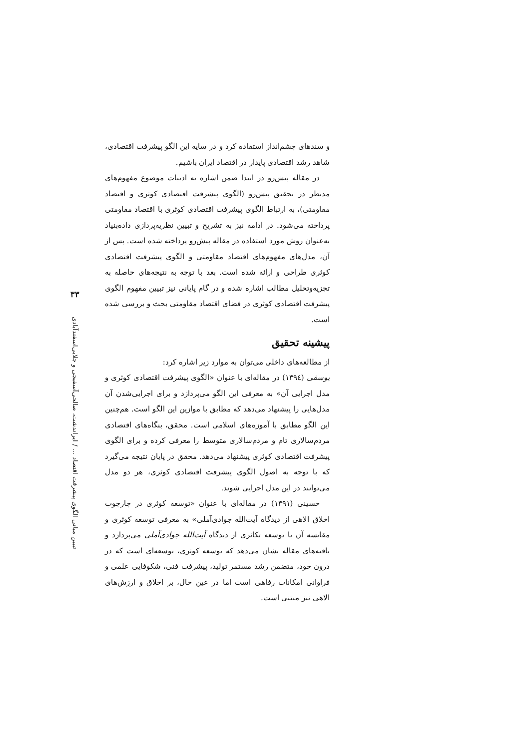و سندهای چشم‌انداز استفاده کرد و در سایه این الگو پیشرفت اقتصادی، شاهد رشد اقتصادی پایدار در اقتصاد ایران باشیم.
در مقاله پیش‌رو در ابتدا ضمن اشاره به ادبیات موضوع مفهوم‌های مدنظر در تحقیق پیش‌رو (الگوی پیشرفت اقتصادی کوثری و اقتصاد مقاومتی)، به ارتباط الگوی پیشرفت اقتصادی کوثری با اقتصاد مقاومتی پرداخته می‌شود. در ادامه نیز به تشریح و تبیین نظریه‌پردازی داده‌بنیاد به‌عنوان روش مورد استفاده در مقاله پیش‌رو پرداخته شده است. پس از آن، مدل‌های مفهوم‌های اقتصاد مقاومتی و الگوی پیشرفت اقتصادی کوثری طراحی و ارائه شده است. بعد با توجه به نتیجه‌های حاصله به تجزیه‌وتحلیل مطالب اشاره شده و در گام پایانی نیز تبیین مفهوم الگوی پیشرفت اقتصادی کوثری در فضای اقتصاد مقاومتی بحث و بررسی شده است.
پیشینه تحقیق
از مطالعه‌های داخلی می‌توان به موارد زیر اشاره کرد:
یوسفی (۱۳۹٤) در مقاله‌ای با عنوان «الگوی پیشرفت اقتصادی کوثری و مدل اجرایی آن» به معرفی این الگو می‌پردازد و برای اجرایی‌شدن آن مدل‌هایی را پیشنهاد می‌دهد که مطابق با موازین این الگو است. هم‌چنین این الگو مطابق با آموزه‌های اسلامی است. محقق، بنگاه‌های اقتصادی مردم‌سالاری تام و مردم‌سالاری متوسط را معرفی کرده و برای الگوی پیشرفت اقتصادی کوثری پیشنهاد می‌دهد. محقق در پایان نتیجه می‌گیرد که با توجه به اصول الگوی پیشرفت اقتصادی کوثری، هر دو مدل می‌توانند در این مدل اجرایی شوند.
حسینی (۱۳۹۱) در مقاله‌ای با عنوان «توسعه کوثری در چارچوب اخلاق الاهی از دیدگاه آیت‌الله جوادی‌آملی» به معرفی توسعه کوثری و مقایسه آن با توسعه تکاثری از دیدگاه آیت‌الله جوادی‌آملی می‌پردازد و یافته‌های مقاله نشان می‌دهد که توسعه کوثری، توسعه‌ای است که در درون خود، متضمن رشد مستمر تولید، پیشرفت فنی، شکوفایی علمی و فراوانی امکانات رفاهی است اما در عین حال، بر اخلاق و ارزش‌های الاهی نیز مبتنی است.
۳۳
تبیین مبانی الگوی پیشرفت اقتصاد ... / ایراندشت، صالحی‌آسفیجی و جلایی‌اسفندآبادی